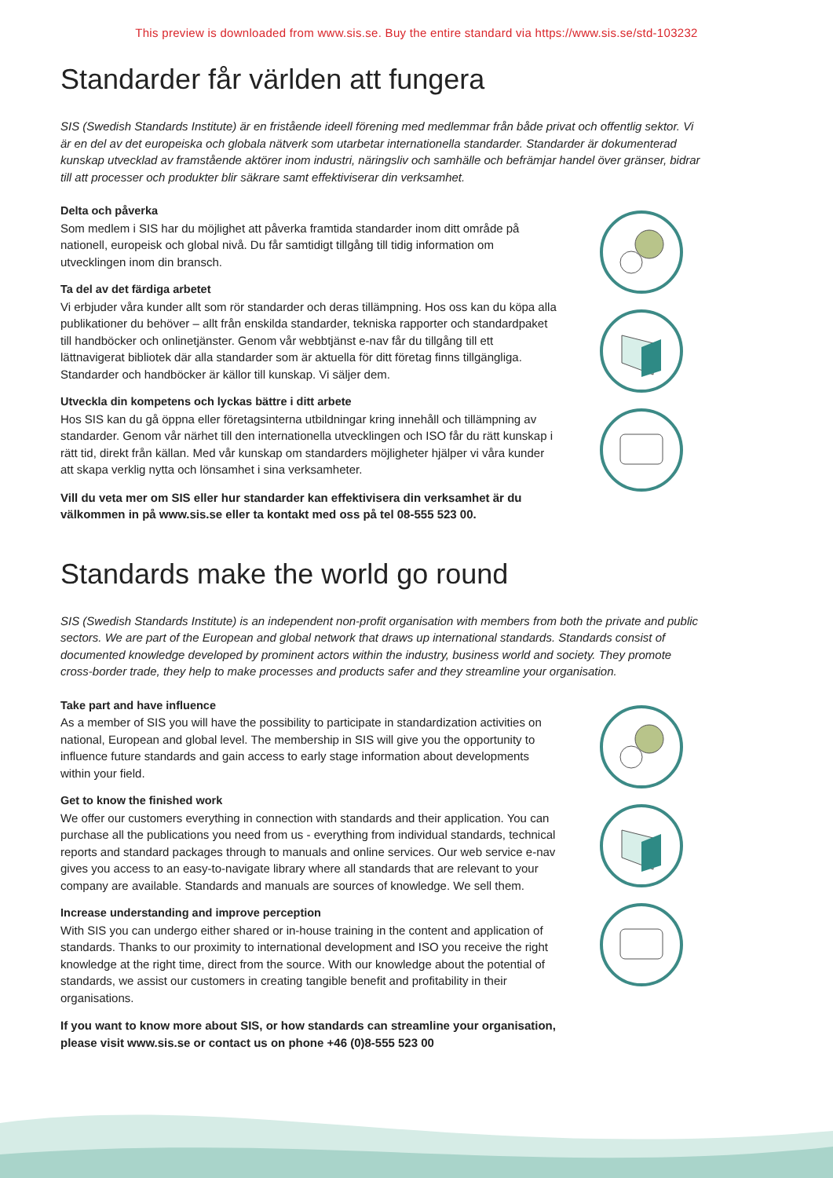This preview is downloaded from www.sis.se. Buy the entire standard via https://www.sis.se/std-103232
Standarder får världen att fungera
SIS (Swedish Standards Institute) är en fristående ideell förening med medlemmar från både privat och offentlig sektor. Vi är en del av det europeiska och globala nätverk som utarbetar internationella standarder. Standarder är dokumenterad kunskap utvecklad av framstående aktörer inom industri, näringsliv och samhälle och befrämjar handel över gränser, bidrar till att processer och produkter blir säkrare samt effektiviserar din verksamhet.
Delta och påverka
Som medlem i SIS har du möjlighet att påverka framtida standarder inom ditt område på nationell, europeisk och global nivå. Du får samtidigt tillgång till tidig information om utvecklingen inom din bransch.
Ta del av det färdiga arbetet
Vi erbjuder våra kunder allt som rör standarder och deras tillämpning. Hos oss kan du köpa alla publikationer du behöver – allt från enskilda standarder, tekniska rapporter och standardpaket till handböcker och onlinetjänster. Genom vår webbtjänst e-nav får du tillgång till ett lättnavigerat bibliotek där alla standarder som är aktuella för ditt företag finns tillgängliga. Standarder och handböcker är källor till kunskap. Vi säljer dem.
Utveckla din kompetens och lyckas bättre i ditt arbete
Hos SIS kan du gå öppna eller företagsinterna utbildningar kring innehåll och tillämpning av standarder. Genom vår närhet till den internationella utvecklingen och ISO får du rätt kunskap i rätt tid, direkt från källan. Med vår kunskap om standarders möjligheter hjälper vi våra kunder att skapa verklig nytta och lönsamhet i sina verksamheter.
Vill du veta mer om SIS eller hur standarder kan effektivisera din verksamhet är du välkommen in på www.sis.se eller ta kontakt med oss på tel 08-555 523 00.
Standards make the world go round
SIS (Swedish Standards Institute) is an independent non-profit organisation with members from both the private and public sectors. We are part of the European and global network that draws up international standards. Standards consist of documented knowledge developed by prominent actors within the industry, business world and society. They promote cross-border trade, they help to make processes and products safer and they streamline your organisation.
Take part and have influence
As a member of SIS you will have the possibility to participate in standardization activities on national, European and global level. The membership in SIS will give you the opportunity to influence future standards and gain access to early stage information about developments within your field.
Get to know the finished work
We offer our customers everything in connection with standards and their application. You can purchase all the publications you need from us - everything from individual standards, technical reports and standard packages through to manuals and online services. Our web service e-nav gives you access to an easy-to-navigate library where all standards that are relevant to your company are available. Standards and manuals are sources of knowledge. We sell them.
Increase understanding and improve perception
With SIS you can undergo either shared or in-house training in the content and application of standards. Thanks to our proximity to international development and ISO you receive the right knowledge at the right time, direct from the source. With our knowledge about the potential of standards, we assist our customers in creating tangible benefit and profitability in their organisations.
If you want to know more about SIS, or how standards can streamline your organisation, please visit www.sis.se or contact us on phone +46 (0)8-555 523 00